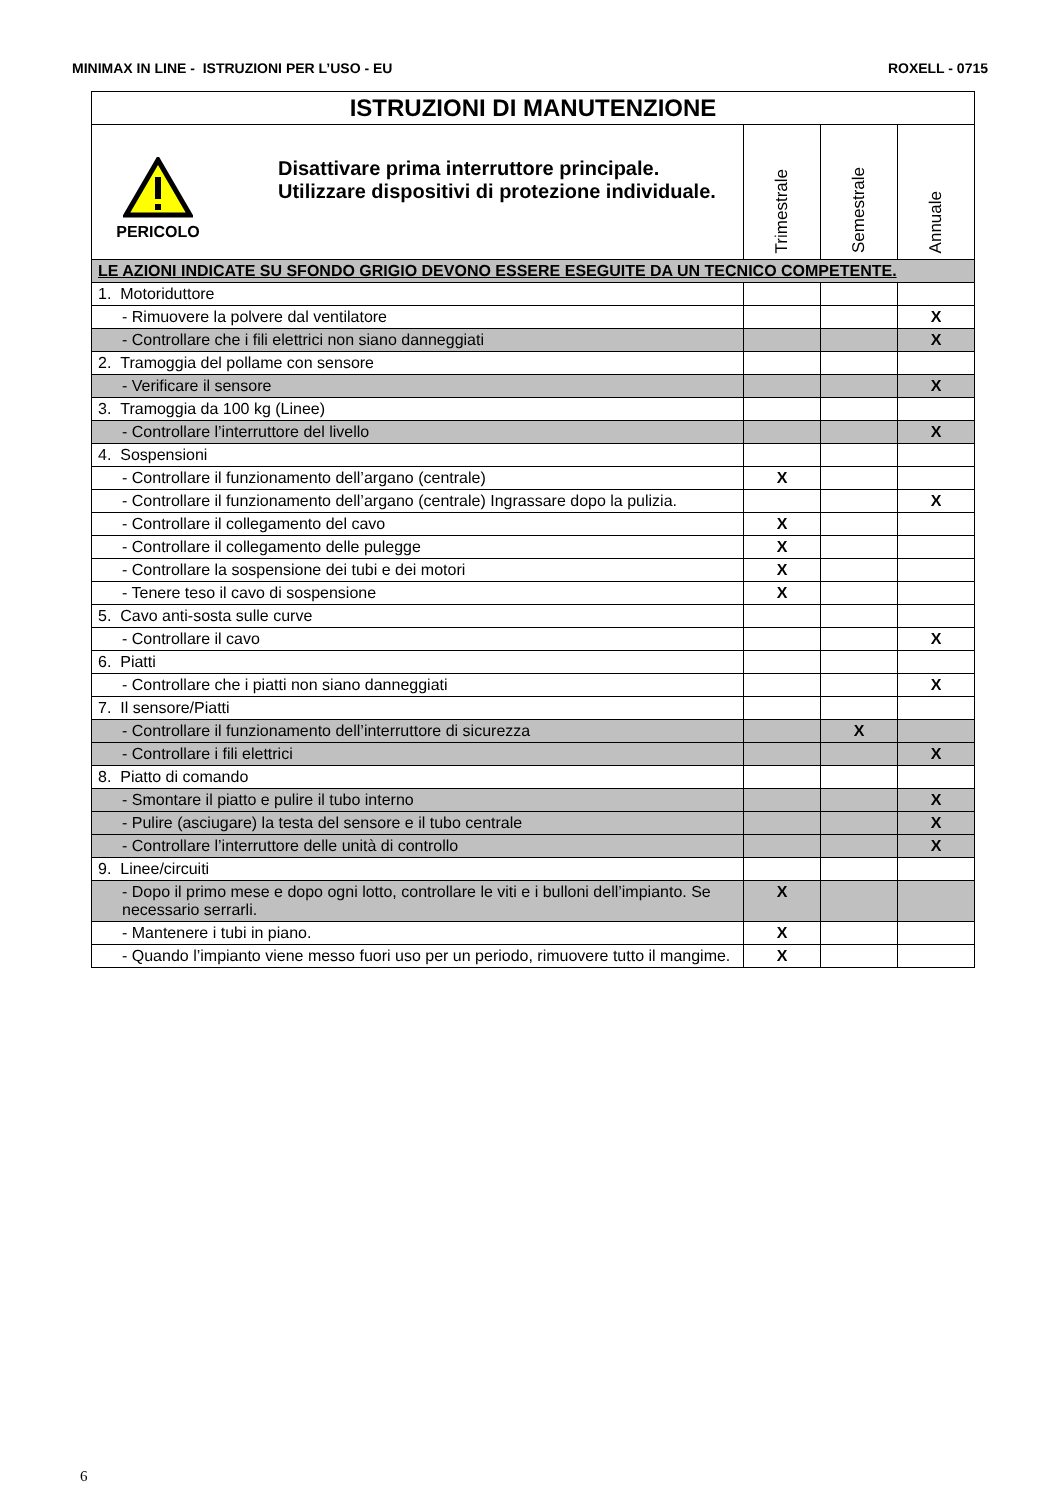MINIMAX IN LINE - ISTRUZIONI PER L’USO - EU ROXELL - 0715
| ISTRUZIONI DI MANUTENZIONE | | | |
| --- | --- | --- | --- |
| PERICOLO Disattivare prima interruttore principale. Utilizzare dispositivi di protezione individuale. | Trimestrale | Semestrale | Annuale |
| LE AZIONI INDICATE SU SFONDO GRIGIO DEVONO ESSERE ESEGUITE DA UN TECNICO COMPETENTE. | | | |
| 1. Motoriduttore | | | |
| - Rimuovere la polvere dal ventilatore | | | X |
| - Controllare che i fili elettrici non siano danneggiati | | | X |
| 2. Tramoggia del pollame con sensore | | | |
| - Verificare il sensore | | | X |
| 3. Tramoggia da 100 kg (Linee) | | | |
| - Controllare l’interruttore del livello | | | X |
| 4. Sospensioni | | | |
| - Controllare il funzionamento dell’argano (centrale) | X | | |
| - Controllare il funzionamento dell’argano (centrale) Ingrassare dopo la pulizia. | | | X |
| - Controllare il collegamento del cavo | X | | |
| - Controllare il collegamento delle pulegge | X | | |
| - Controllare la sospensione dei tubi e dei motori | X | | |
| - Tenere teso il cavo di sospensione | X | | |
| 5. Cavo anti-sosta sulle curve | | | |
| - Controllare il cavo | | | X |
| 6. Piatti | | | |
| - Controllare che i piatti non siano danneggiati | | | X |
| 7. Il sensore/Piatti | | | |
| - Controllare il funzionamento dell’interruttore di sicurezza | | X | |
| - Controllare i fili elettrici | | | X |
| 8. Piatto di comando | | | |
| - Smontare il piatto e pulire il tubo interno | | | X |
| - Pulire (asciugare) la testa del sensore e il tubo centrale | | | X |
| - Controllare l’interruttore delle unità di controllo | | | X |
| 9. Linee/circuiti | | | |
| - Dopo il primo mese e dopo ogni lotto, controllare le viti e i bulloni dell’impianto. Se necessario serrarli. | X | | |
| - Mantenere i tubi in piano. | X | | |
| - Quando l’impianto viene messo fuori uso per un periodo, rimuovere tutto il mangime. | X | | |
6